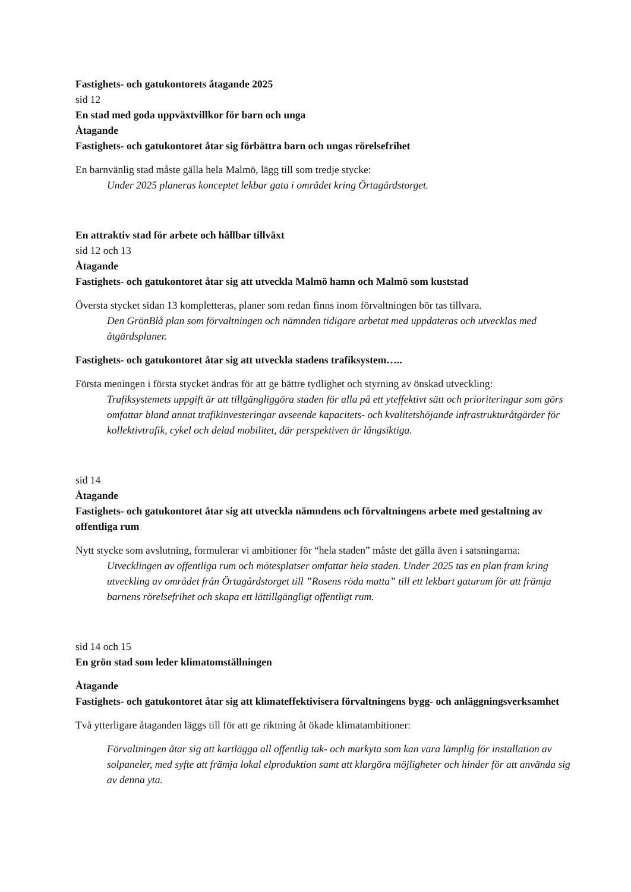Fastighets- och gatukontorets åtagande 2025
sid 12
En stad med goda uppväxtvillkor för barn och unga
Åtagande
Fastighets- och gatukontoret åtar sig förbättra barn och ungas rörelsefrihet
En barnvänlig stad måste gälla hela Malmö, lägg till som tredje stycke:
Under 2025 planeras konceptet lekbar gata i området kring Örtagårdstorget.
En attraktiv stad för arbete och hållbar tillväxt
sid 12 och 13
Åtagande
Fastighets- och gatukontoret åtar sig att utveckla Malmö hamn och Malmö som kuststad
Översta stycket sidan 13 kompletteras, planer som redan finns inom förvaltningen bör tas tillvara.
Den GrönBlå plan som förvaltningen och nämnden tidigare arbetat med uppdateras och utvecklas med åtgärdsplaner.
Fastighets- och gatukontoret åtar sig att utveckla stadens trafiksystem…..
Första meningen i första stycket ändras för att ge bättre tydlighet och styrning av önskad utveckling:
Trafiksystemets uppgift är att tillgängliggöra staden för alla på ett yteffektivt sätt och prioriteringar som görs omfattar bland annat trafikinvesteringar avseende kapacitets- och kvalitetshöjande infrastrukturåtgärder för kollektivtrafik, cykel och delad mobilitet, där perspektiven är långsiktiga.
sid 14
Åtagande
Fastighets- och gatukontoret åtar sig att utveckla nämndens och förvaltningens arbete med gestaltning av offentliga rum
Nytt stycke som avslutning, formulerar vi ambitioner för “hela staden” måste det gälla även i satsningarna:
Utvecklingen av offentliga rum och mötesplatser omfattar hela staden. Under 2025 tas en plan fram kring utveckling av området från Örtagårdstorget till ”Rosens röda matta” till ett lekbart gaturum för att främja barnens rörelsefrihet och skapa ett lättillgängligt offentligt rum.
sid 14 och 15
En grön stad som leder klimatomställningen
Åtagande
Fastighets- och gatukontoret åtar sig att klimateffektivisera förvaltningens bygg- och anläggningsverksamhet
Två ytterligare åtaganden läggs till för att ge riktning åt ökade klimatambitioner:
Förvaltningen åtar sig att kartlägga all offentlig tak- och markyta som kan vara lämplig för installation av solpaneler, med syfte att främja lokal elproduktion samt att klargöra möjligheter och hinder för att använda sig av denna yta.